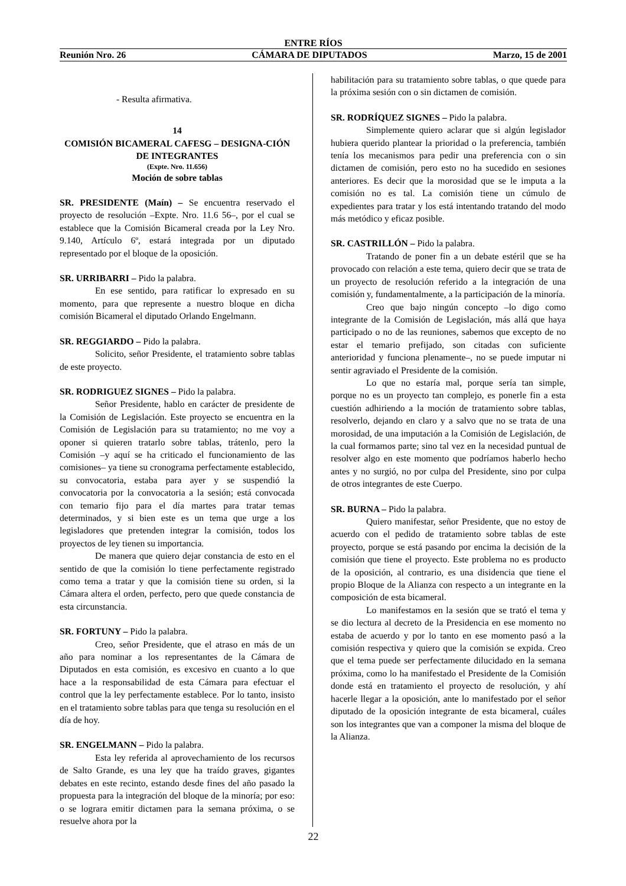ENTRE RÍOS
Reunión Nro. 26 CÁMARA DE DIPUTADOS Marzo, 15 de 2001
- Resulta afirmativa.
14
COMISIÓN BICAMERAL CAFESG – DESIGNA-CIÓN DE INTEGRANTES
(Expte. Nro. 11.656)
Moción de sobre tablas
SR. PRESIDENTE (Maín) – Se encuentra reservado el proyecto de resolución –Expte. Nro. 11.6 56–, por el cual se establece que la Comisión Bicameral creada por la Ley Nro. 9.140, Artículo 6º, estará integrada por un diputado representado por el bloque de la oposición.
SR. URRIBARRI – Pido la palabra.
En ese sentido, para ratificar lo expresado en su momento, para que represente a nuestro bloque en dicha comisión Bicameral el diputado Orlando Engelmann.
SR. REGGIARDO – Pido la palabra.
Solicito, señor Presidente, el tratamiento sobre tablas de este proyecto.
SR. RODRIGUEZ SIGNES – Pido la palabra.
Señor Presidente, hablo en carácter de presidente de la Comisión de Legislación. Este proyecto se encuentra en la Comisión de Legislación para su tratamiento; no me voy a oponer si quieren tratarlo sobre tablas, trátenlo, pero la Comisión –y aquí se ha criticado el funcionamiento de las comisiones– ya tiene su cronograma perfectamente establecido, su convocatoria, estaba para ayer y se suspendió la convocatoria por la convocatoria a la sesión; está convocada con temario fijo para el día martes para tratar temas determinados, y si bien este es un tema que urge a los legisladores que pretenden integrar la comisión, todos los proyectos de ley tienen su importancia.
De manera que quiero dejar constancia de esto en el sentido de que la comisión lo tiene perfectamente registrado como tema a tratar y que la comisión tiene su orden, si la Cámara altera el orden, perfecto, pero que quede constancia de esta circunstancia.
SR. FORTUNY – Pido la palabra.
Creo, señor Presidente, que el atraso en más de un año para nominar a los representantes de la Cámara de Diputados en esta comisión, es excesivo en cuanto a lo que hace a la responsabilidad de esta Cámara para efectuar el control que la ley perfectamente establece. Por lo tanto, insisto en el tratamiento sobre tablas para que tenga su resolución en el día de hoy.
SR. ENGELMANN – Pido la palabra.
Esta ley referida al aprovechamiento de los recursos de Salto Grande, es una ley que ha traído graves, gigantes debates en este recinto, estando desde fines del año pasado la propuesta para la integración del bloque de la minoría; por eso: o se lograra emitir dictamen para la semana próxima, o se resuelve ahora por la
habilitación para su tratamiento sobre tablas, o que quede para la próxima sesión con o sin dictamen de comisión.
SR. RODRÍQUEZ SIGNES – Pido la palabra.
Simplemente quiero aclarar que si algún legislador hubiera querido plantear la prioridad o la preferencia, también tenía los mecanismos para pedir una preferencia con o sin dictamen de comisión, pero esto no ha sucedido en sesiones anteriores. Es decir que la morosidad que se le imputa a la comisión no es tal. La comisión tiene un cúmulo de expedientes para tratar y los está intentando tratando del modo más metódico y eficaz posible.
SR. CASTRILLÓN – Pido la palabra.
Tratando de poner fin a un debate estéril que se ha provocado con relación a este tema, quiero decir que se trata de un proyecto de resolución referido a la integración de una comisión y, fundamentalmente, a la participación de la minoría.
Creo que bajo ningún concepto –lo digo como integrante de la Comisión de Legislación, más allá que haya participado o no de las reuniones, sabemos que excepto de no estar el temario prefijado, son citadas con suficiente anterioridad y funciona plenamente–, no se puede imputar ni sentir agraviado el Presidente de la comisión.
Lo que no estaría mal, porque sería tan simple, porque no es un proyecto tan complejo, es ponerle fin a esta cuestión adhiriendo a la moción de tratamiento sobre tablas, resolverlo, dejando en claro y a salvo que no se trata de una morosidad, de una imputación a la Comisión de Legislación, de la cual formamos parte; sino tal vez en la necesidad puntual de resolver algo en este momento que podríamos haberlo hecho antes y no surgió, no por culpa del Presidente, sino por culpa de otros integrantes de este Cuerpo.
SR. BURNA – Pido la palabra.
Quiero manifestar, señor Presidente, que no estoy de acuerdo con el pedido de tratamiento sobre tablas de este proyecto, porque se está pasando por encima la decisión de la comisión que tiene el proyecto. Este problema no es producto de la oposición, al contrario, es una disidencia que tiene el propio Bloque de la Alianza con respecto a un integrante en la composición de esta bicameral.
Lo manifestamos en la sesión que se trató el tema y se dio lectura al decreto de la Presidencia en ese momento no estaba de acuerdo y por lo tanto en ese momento pasó a la comisión respectiva y quiero que la comisión se expida. Creo que el tema puede ser perfectamente dilucidado en la semana próxima, como lo ha manifestado el Presidente de la Comisión donde está en tratamiento el proyecto de resolución, y ahí hacerle llegar a la oposición, ante lo manifestado por el señor diputado de la oposición integrante de esta bicameral, cuáles son los integrantes que van a componer la misma del bloque de la Alianza.
22